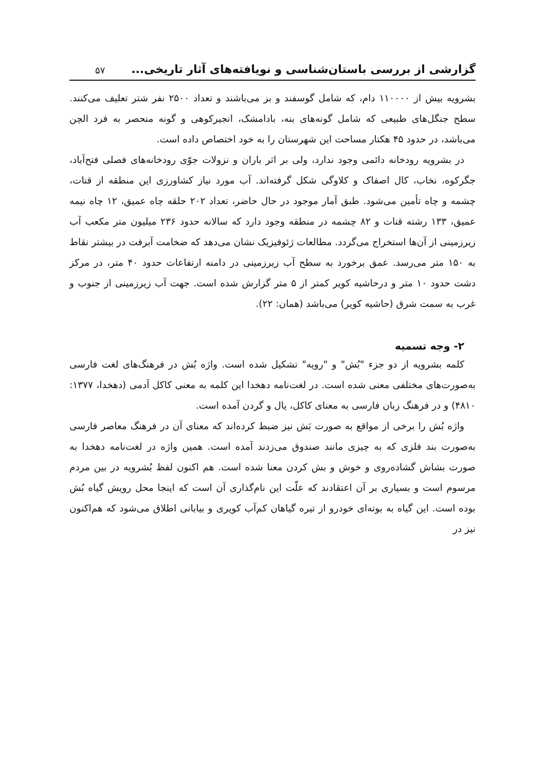گزارشی از بررسی باستان‌شناسی و نویافته‌های آثار تاریخی... ۵۷
بشرویه بیش از ۱۱۰۰۰۰ دام، که شامل گوسفند و بز می‌باشند و تعداد ۲۵۰۰ نفر شتر تعلیف می‌کنند. سطح جنگل‌های طبیعی که شامل گونه‌های بنه، بادامشک، انجیرکوهی و گونه منحصر به فرد الچن می‌باشد، در حدود ۴۵ هکتار مساحت این شهرستان را به خود اختصاص داده است.
در بشرویه رودخانه دائمی وجود ندارد، ولی بر اثر باران و نزولات جوّی رودخانه‌های فصلی فتح‌آباد، جگرکوه، نخاب، کال اصفاک و کلاوگی شکل گرفته‌اند. آب مورد نیاز کشاورزی این منطقه از قنات، چشمه و چاه تأمین می‌شود. طبق آمار موجود در حال حاضر، تعداد ۲۰۲ حلقه چاه عمیق، ۱۲ چاه نیمه عمیق، ۱۳۳ رشته قنات و ۸۲ چشمه در منطقه وجود دارد که سالانه حدود ۲۳۶ میلیون متر مکعب آب زیرزمینی از آن‌ها استخراج می‌گردد. مطالعات ژئوفیزیک نشان می‌دهد که ضخامت آبرفت در بیشتر نقاط به ۱۵۰ متر می‌رسد. عمق برخورد به سطح آب زیرزمینی در دامنه ارتفاعات حدود ۴۰ متر، در مرکز دشت حدود ۱۰ متر و درحاشیه کویر کمتر از ۵ متر گزارش شده است. جهت آب زیرزمینی از جنوب و غرب به سمت شرق (حاشیه کویر) می‌باشد (همان: ۲۲).
۲- وجه تسمیه
کلمه بشرویه از دو جزء "بُش" و "رویه" تشکیل شده است. واژه بُش در فرهنگ‌های لغت فارسی به‌صورت‌های مختلفی معنی شده است. در لغت‌نامه دهخدا این کلمه به معنی کاکل آدمی (دهخدا، ۱۳۷۷: ۴۸۱۰) و در فرهنگ زبان فارسی به معنای کاکل، یال و گردن آمده است.
واژه بُش را برخی از مواقع به صورت بَش نیز ضبط کرده‌اند که معنای آن در فرهنگ معاصر فارسی به‌صورت بند فلزی که به چیزی مانند صندوق می‌زدند آمده است. همین واژه در لغت‌نامه دهخدا به صورت بشاش گشاده‌روی و خوش و بش کردن معنا شده است. هم اکنون لفظ بُشرویه در بین مردم مرسوم است و بسیاری بر آن اعتقادند که علّت این نام‌گذاری آن است که اینجا محل رویش گیاه بُش بوده است. این گیاه به بوته‌ای خودرو از تیره گیاهان کم‌آب کویری و بیابانی اطلاق می‌شود که هم‌اکنون نیز در